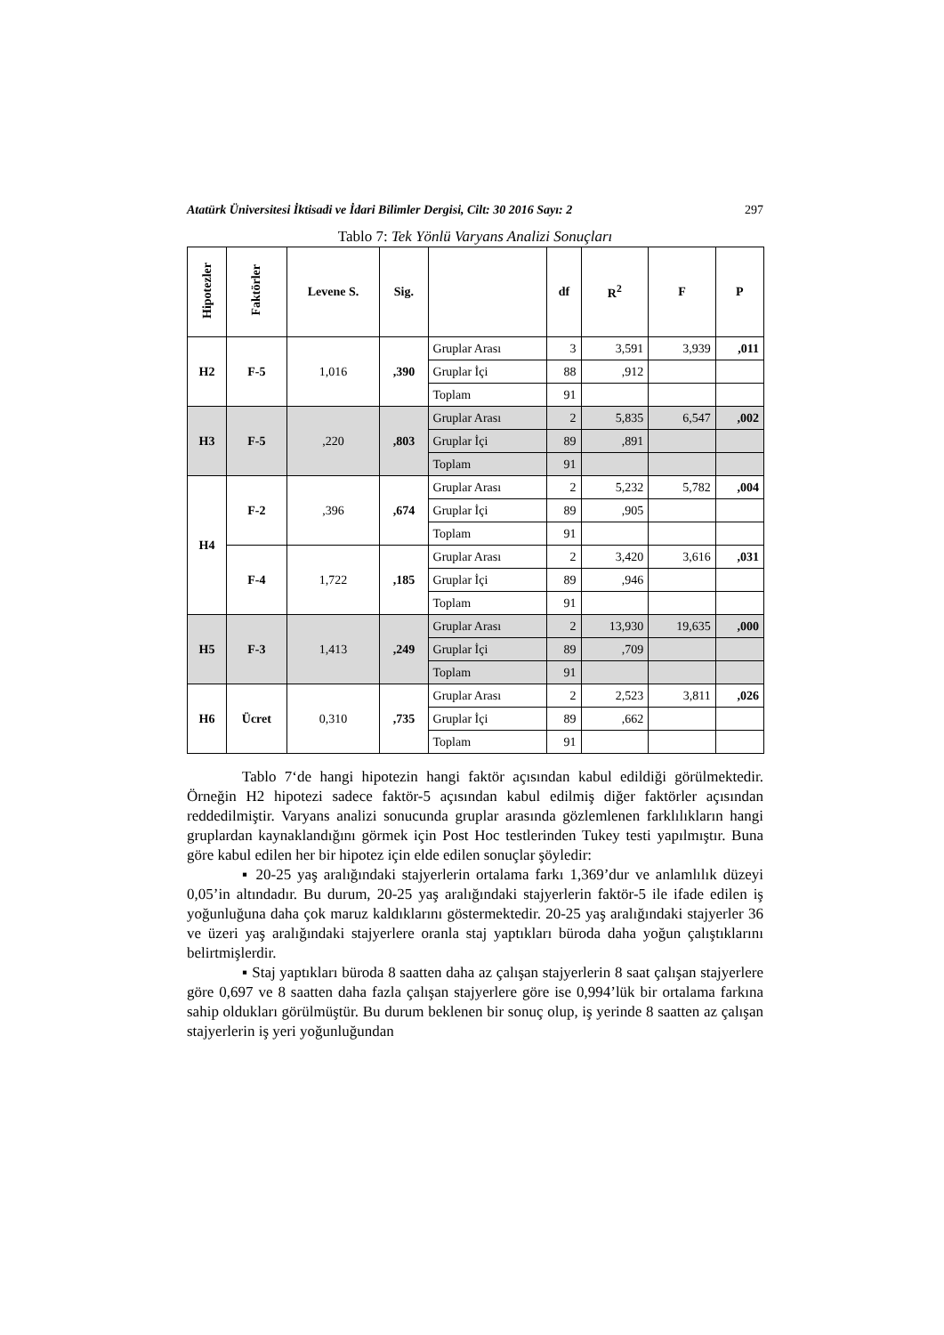Atatürk Üniversitesi İktisadi ve İdari Bilimler Dergisi, Cilt: 30 2016 Sayı: 2 297
Tablo 7: Tek Yönlü Varyans Analizi Sonuçları
| Hipotezler | Faktörler | Levene S. | Sig. | | df | R<sup>2</sup> | F | P |
| --- | --- | --- | --- | --- | --- | --- | --- | --- |
| H2 | F-5 | 1,016 | ,390 | Gruplar Arası | 3 | 3,591 | 3,939 | ,011 |
| | | | | Gruplar İçi | 88 | ,912 | | |
| | | | | Toplam | 91 | | | |
| H3 | F-5 | ,220 | ,803 | Gruplar Arası | 2 | 5,835 | 6,547 | ,002 |
| | | | | Gruplar İçi | 89 | ,891 | | |
| | | | | Toplam | 91 | | | |
| H4 | F-2 | ,396 | ,674 | Gruplar Arası | 2 | 5,232 | 5,782 | ,004 |
| | | | | Gruplar İçi | 89 | ,905 | | |
| | | | | Toplam | 91 | | | |
| | F-4 | 1,722 | ,185 | Gruplar Arası | 2 | 3,420 | 3,616 | ,031 |
| | | | | Gruplar İçi | 89 | ,946 | | |
| | | | | Toplam | 91 | | | |
| H5 | F-3 | 1,413 | ,249 | Gruplar Arası | 2 | 13,930 | 19,635 | ,000 |
| | | | | Gruplar İçi | 89 | ,709 | | |
| | | | | Toplam | 91 | | | |
| H6 | Ücret | 0,310 | ,735 | Gruplar Arası | 2 | 2,523 | 3,811 | ,026 |
| | | | | Gruplar İçi | 89 | ,662 | | |
| | | | | Toplam | 91 | | | |
Tablo 7‘de hangi hipotezin hangi faktör açısından kabul edildiği görülmektedir. Örneğin H2 hipotezi sadece faktör-5 açısından kabul edilmiş diğer faktörler açısından reddedilmiştir. Varyans analizi sonucunda gruplar arasında gözlemlenen farklılıkların hangi gruplardan kaynaklandığını görmek için Post Hoc testlerinden Tukey testi yapılmıştır. Buna göre kabul edilen her bir hipotez için elde edilen sonuçlar şöyledir:
▪ 20-25 yaş aralığındaki stajyerlerin ortalama farkı 1,369’dur ve anlamlılık düzeyi 0,05’in altındadır. Bu durum, 20-25 yaş aralığındaki stajyerlerin faktör-5 ile ifade edilen iş yoğunluğuna daha çok maruz kaldıklarını göstermektedir. 20-25 yaş aralığındaki stajyerler 36 ve üzeri yaş aralığındaki stajyerlere oranla staj yaptıkları büroda daha yoğun çalıştıklarını belirtmişlerdir.
▪ Staj yaptıkları büroda 8 saatten daha az çalışan stajyerlerin 8 saat çalışan stajyerlere göre 0,697 ve 8 saatten daha fazla çalışan stajyerlere göre ise 0,994’lük bir ortalama farkına sahip oldukları görülmüştür. Bu durum beklenen bir sonuç olup, iş yerinde 8 saatten az çalışan stajyerlerin iş yeri yoğunluğundan